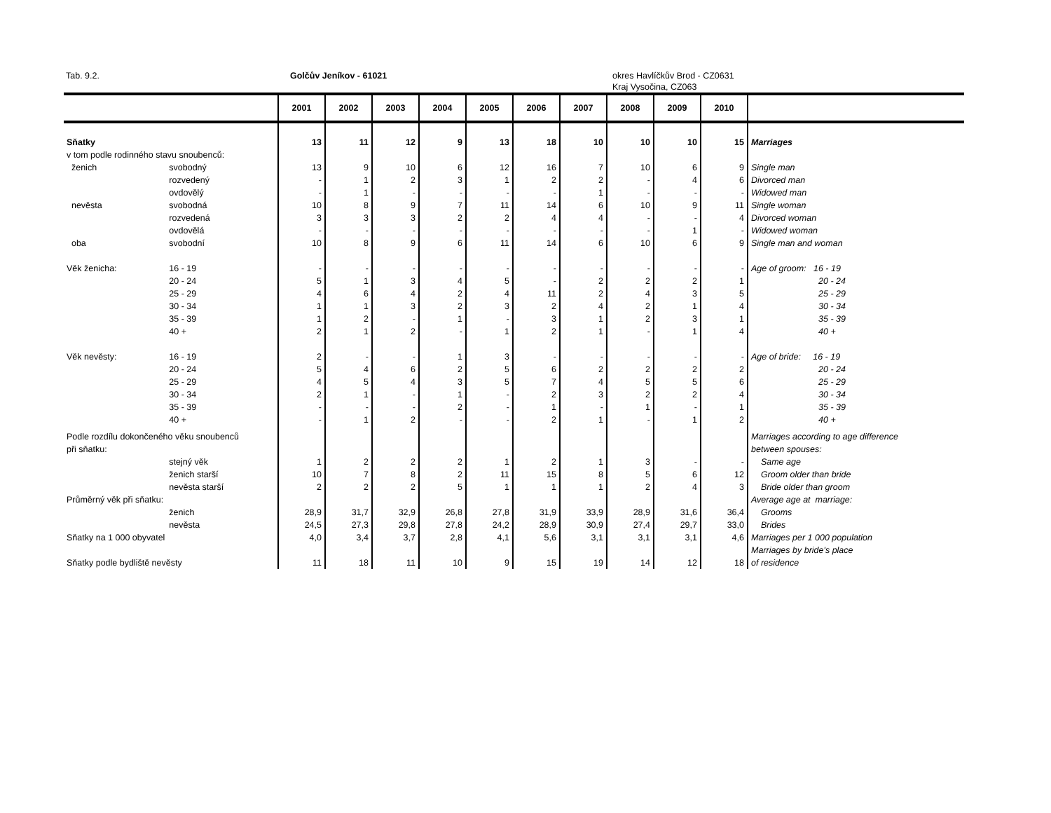Tab. 9.2. Golčův Jeníkov - 61021 okres Havlíčkův Brod - CZ0631
Kraj Vysočina, CZ063
| | | 2001 | 2002 | 2003 | 2004 | 2005 | 2006 | 2007 | 2008 | 2009 | 2010 | |
| --- | --- | --- | --- | --- | --- | --- | --- | --- | --- | --- | --- | --- |
| Sňatky | | 13 | 11 | 12 | 9 | 13 | 18 | 10 | 10 | 10 | 15 | Marriages |
| v tom podle rodinného stavu snoubenců: | | | | | | | | | | | | |
| ženich | svobodný | 13 | 9 | 10 | 6 | 12 | 16 | 7 | 10 | 6 | 9 | Single man |
| | rozvedený | - | 1 | 2 | 3 | 1 | 2 | 2 | - | 4 | 6 | Divorced man |
| | ovdovělý | - | 1 | - | - | - | - | 1 | - | - | - | Widowed man |
| nevěsta | svobodná | 10 | 8 | 9 | 7 | 11 | 14 | 6 | 10 | 9 | 11 | Single woman |
| | rozvedená | 3 | 3 | 3 | 2 | 2 | 4 | 4 | - | - | 4 | Divorced woman |
| | ovdovělá | - | - | - | - | - | - | - | - | 1 | - | Widowed woman |
| oba | svobodní | 10 | 8 | 9 | 6 | 11 | 14 | 6 | 10 | 6 | 9 | Single man and woman |
| Věk ženicha: | 16 - 19 | - | - | - | - | - | - | - | - | - | - | Age of groom: 16 - 19 |
| | 20 - 24 | 5 | 1 | 3 | 4 | 5 | - | 2 | 2 | 2 | 1 | 20 - 24 |
| | 25 - 29 | 4 | 6 | 4 | 2 | 4 | 11 | 2 | 4 | 3 | 5 | 25 - 29 |
| | 30 - 34 | 1 | 1 | 3 | 2 | 3 | 2 | 4 | 2 | 1 | 4 | 30 - 34 |
| | 35 - 39 | 1 | 2 | - | 1 | - | 3 | 1 | 2 | 3 | 1 | 35 - 39 |
| | 40 + | 2 | 1 | 2 | - | 1 | 2 | 1 | - | 1 | 4 | 40 + |
| Věk nevěsty: | 16 - 19 | 2 | - | - | 1 | 3 | - | - | - | - | - | Age of bride: 16 - 19 |
| | 20 - 24 | 5 | 4 | 6 | 2 | 5 | 6 | 2 | 2 | 2 | 2 | 20 - 24 |
| | 25 - 29 | 4 | 5 | 4 | 3 | 5 | 7 | 4 | 5 | 5 | 6 | 25 - 29 |
| | 30 - 34 | 2 | 1 | - | 1 | - | 2 | 3 | 2 | 2 | 4 | 30 - 34 |
| | 35 - 39 | - | - | - | 2 | - | 1 | - | 1 | - | 1 | 35 - 39 |
| | 40 + | - | 1 | 2 | - | - | 2 | 1 | - | 1 | 2 | 40 + |
| Podle rozdílu dokončeného věku snoubenců | | | | | | | | | | | | Marriages according to age difference |
| při sňatku: | | | | | | | | | | | | between spouses: |
| | stejný věk | 1 | 2 | 2 | 2 | 1 | 2 | 1 | 3 | - | - | Same age |
| | ženich starší | 10 | 7 | 8 | 2 | 11 | 15 | 8 | 5 | 6 | 12 | Groom older than bride |
| | nevěsta starší | 2 | 2 | 2 | 5 | 1 | 1 | 1 | 2 | 4 | 3 | Bride older than groom |
| Průměrný věk při sňatku: | | | | | | | | | | | | Average age at marriage: |
| | ženich | 28,9 | 31,7 | 32,9 | 26,8 | 27,8 | 31,9 | 33,9 | 28,9 | 31,6 | 36,4 | Grooms |
| | nevěsta | 24,5 | 27,3 | 29,8 | 27,8 | 24,2 | 28,9 | 30,9 | 27,4 | 29,7 | 33,0 | Brides |
| Sňatky na 1 000 obyvatel | | 4,0 | 3,4 | 3,7 | 2,8 | 4,1 | 5,6 | 3,1 | 3,1 | 3,1 | 4,6 | Marriages per 1 000 population |
| | | | | | | | | | | | | Marriages by bride's place |
| Sňatky podle bydliště nevěsty | | 11 | 18 | 11 | 10 | 9 | 15 | 19 | 14 | 12 | 18 | of residence |